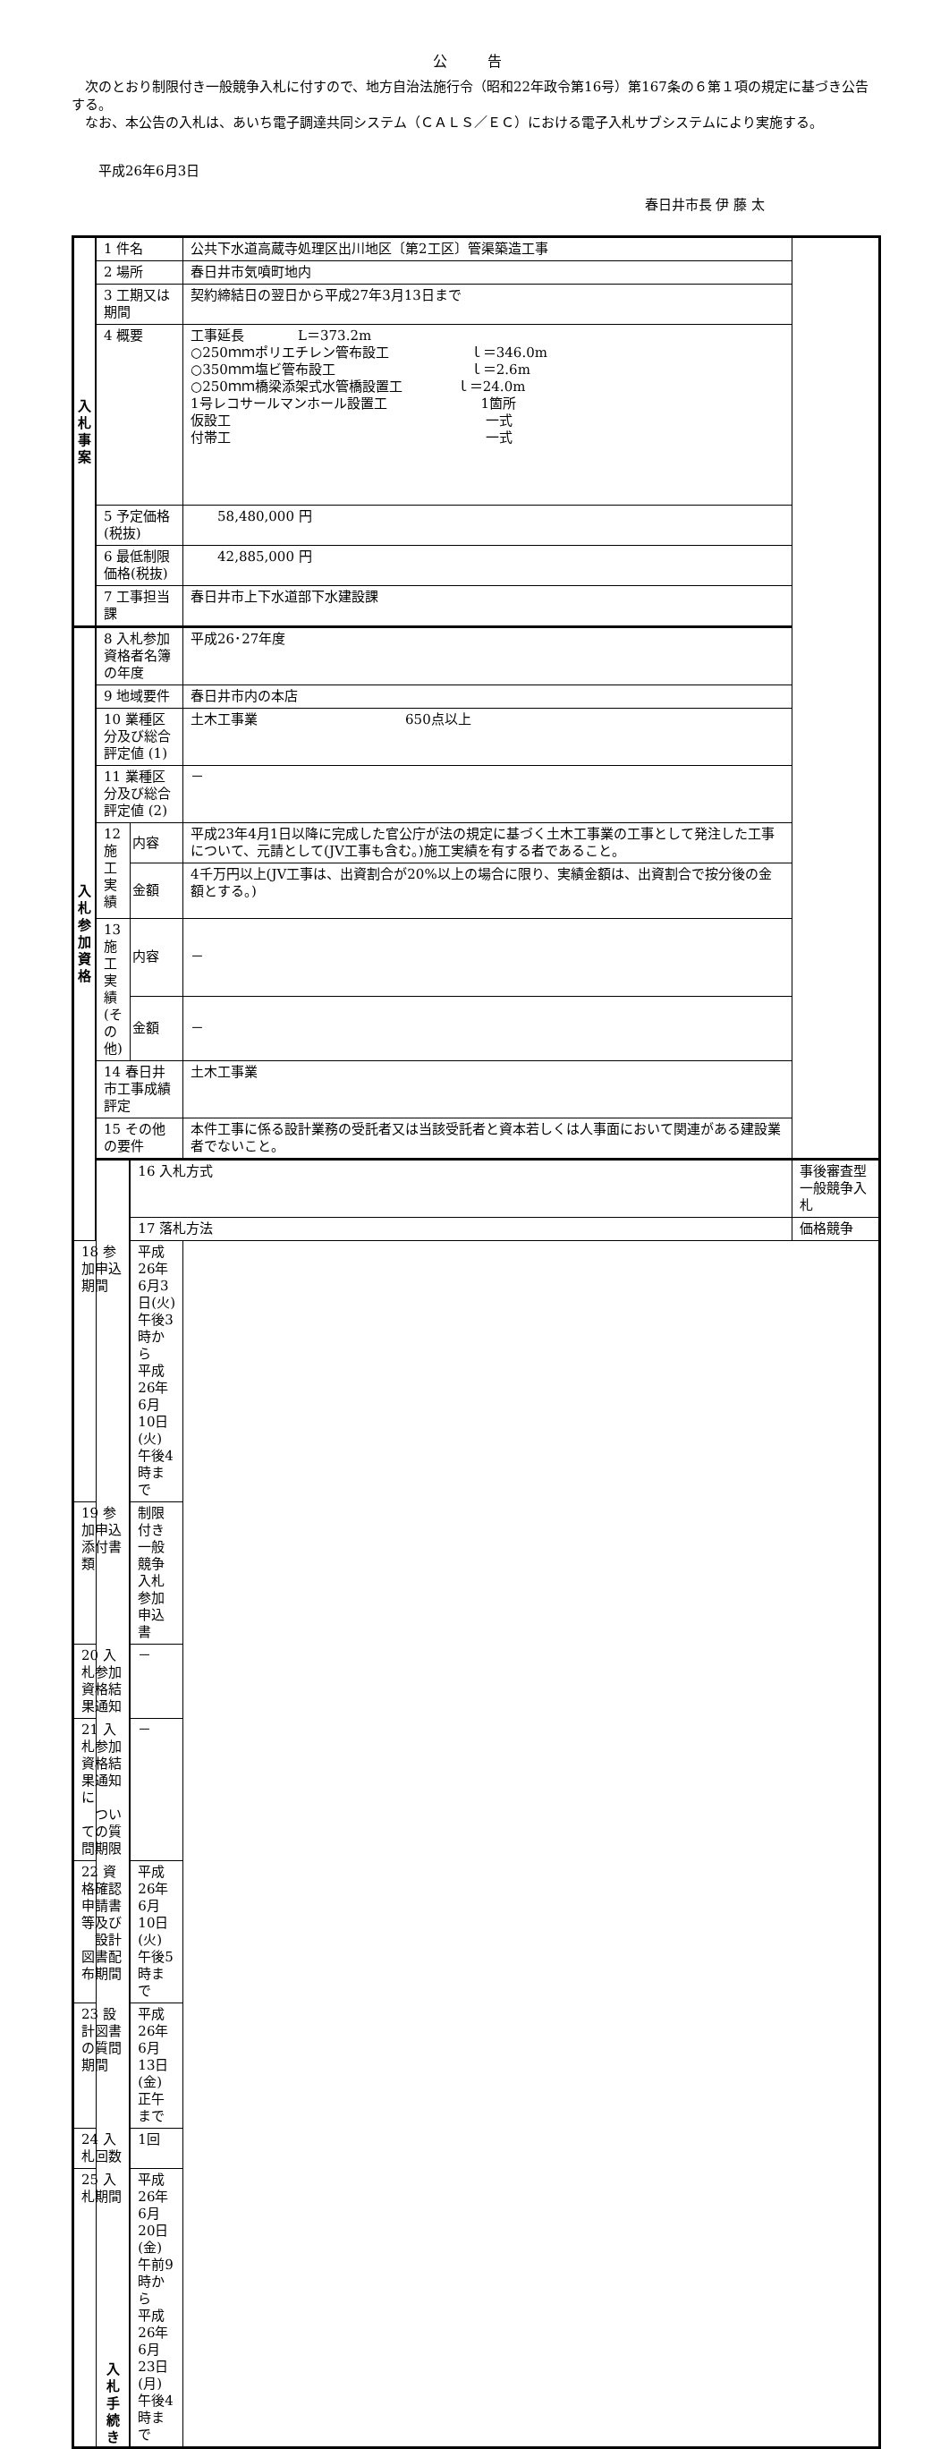公 告
　次のとおり制限付き一般競争入札に付すので、地方自治法施行令（昭和22年政令第16号）第167条の６第１項の規定に基づき公告する。
　なお、本公告の入札は、あいち電子調達共同システム（ＣＡＬＳ／ＥＣ）における電子入札サブシステムにより実施する。
平成26年6月3日
春日井市長 伊 藤 太
| 入 札 事 案 | 1 件名 | | 公共下水道高蔵寺処理区出川地区〔第2工区〕管渠築造工事 | |
| | 2 場所 | | 春日井市気噴町地内 | |
| | 3 工期又は期間 | | 契約締結日の翌日から平成27年3月13日まで | |
| | 4 概要 | | 工事延長 L＝373.2m ○250ｍｍポリエチレン管布設工 ｌ＝346.0m ○350ｍｍ塩ビ管布設工 ｌ＝2.6m ○250ｍｍ橋梁添架式水管橋設置工 ｌ＝24.0m 1号レコサールマンホール設置工 1箇所 仮設工 一式 付帯工 一式 | |
| | 5 予定価格(税抜) | | 58,480,000 円 | |
| | 6 最低制限価格(税抜) | | 42,885,000 円 | |
| | 7 工事担当課 | | 春日井市上下水道部下水建設課 | |
| 入 札 参 加 資 格 | 8 入札参加資格者名簿の年度 | | 平成26･27年度 | |
| | 9 地域要件 | | 春日井市内の本店 | |
| | 10 業種区分及び総合評定値 (1) | | 土木工事業 650点以上 | |
| | 11 業種区分及び総合評定値 (2) | | － | |
| | 12 施工実績 | 内容 | 平成23年4月1日以降に完成した官公庁が法の規定に基づく土木工事業の工事として発注した工事について、元請として(JV工事も含む。)施工実績を有する者であること。 | |
| | | 金額 | 4千万円以上(JV工事は、出資割合が20%以上の場合に限り、実績金額は、出資割合で按分後の金額とする。) | |
| | 13 施工実績(その他) | 内容 | － | |
| | | 金額 | － | |
| | 14 春日井市工事成績評定 | | 土木工事業 | |
| | 15 その他の要件 | | 本件工事に係る設計業務の受託者又は当該受託者と資本若しくは人事面において関連がある建設業者でないこと。 | |
| | 入 札 手 続 き | 16 入札方式 | | 事後審査型一般競争入札 |
| | | 17 落札方法 | | 価格競争 |
| 18 参加申込期間 | | 平成26年6月3日(火) 午後3時から 平成26年6月10日(火) 午後4時まで | | |
| 19 参加申込添付書類 | | 制限付き一般競争入札参加申込書 | | |
| 20 入札参加資格結果通知 | | － | | |
| 21 入札参加資格結果通知に ついての質問期限 | | － | | |
| 22 資格確認申請書等及び 設計図書配布期間 | | 平成26年6月10日(火) 午後5時まで | | |
| 23 設計図書の質問期間 | | 平成26年6月13日(金) 正午まで | | |
| 24 入札回数 | | 1回 | | |
| 25 入札期間 | | 平成26年6月20日(金) 午前9時から 平成26年6月23日(月) 午後4時まで | | |